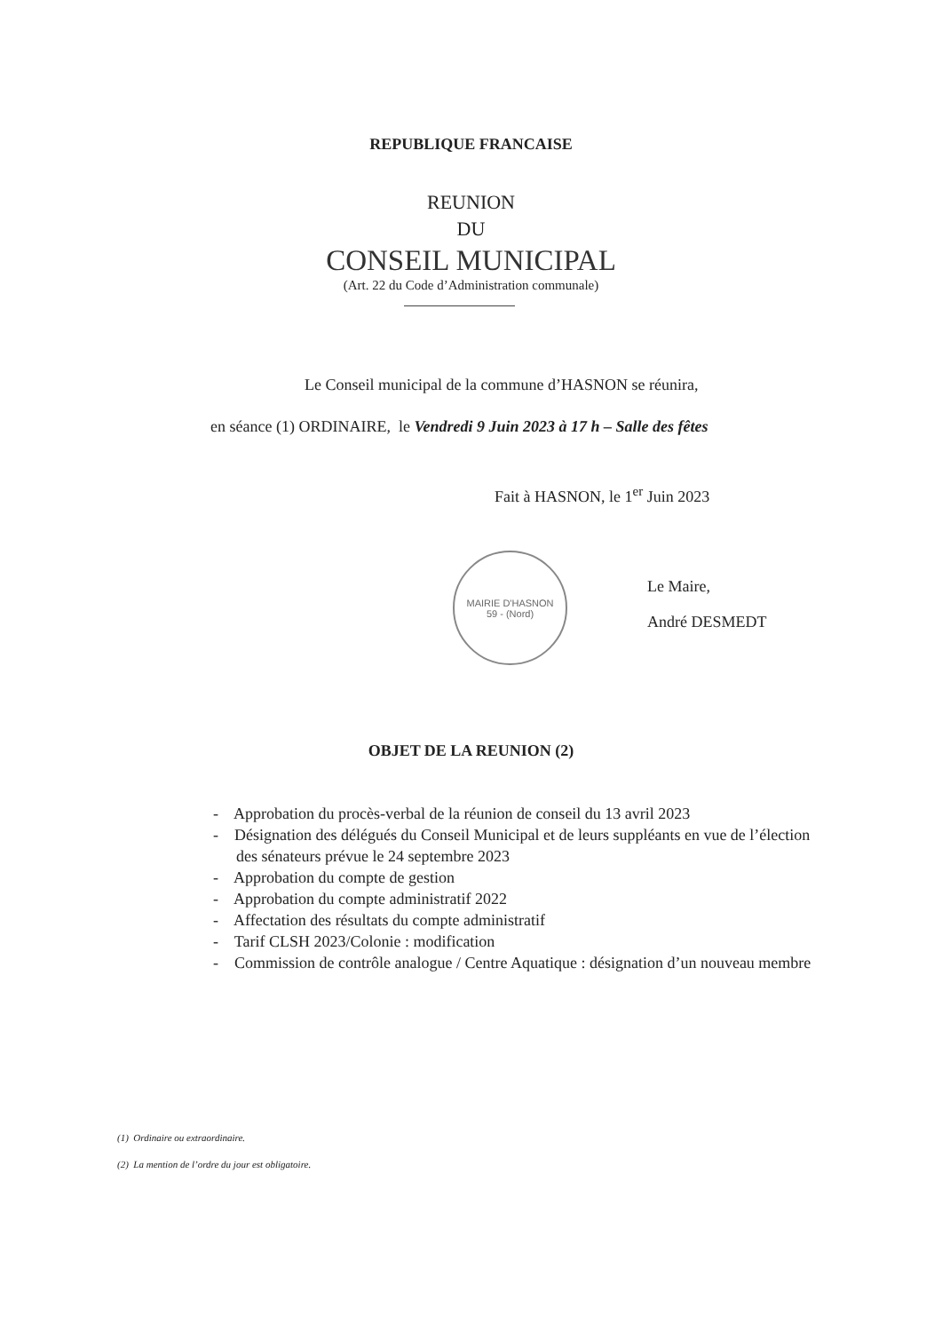REPUBLIQUE FRANCAISE
REUNION
DU
CONSEIL MUNICIPAL
(Art. 22 du Code d’Administration communale)
Le Conseil municipal de la commune d’HASNON se réunira,
en séance (1) ORDINAIRE, le Vendredi 9 Juin 2023 à 17 h – Salle des fêtes
Fait à HASNON, le 1<sup>er</sup> Juin 2023
MAIRIE D'HASNON
59 - (Nord)
Le Maire,
André DESMEDT
OBJET DE LA REUNION (2)
- Approbation du procès-verbal de la réunion de conseil du 13 avril 2023
- Désignation des délégués du Conseil Municipal et de leurs suppléants en vue de l’élection des sénateurs prévue le 24 septembre 2023
- Approbation du compte de gestion
- Approbation du compte administratif 2022
- Affectation des résultats du compte administratif
- Tarif CLSH 2023/Colonie : modification
- Commission de contrôle analogue / Centre Aquatique : désignation d’un nouveau membre
(1) Ordinaire ou extraordinaire.
(2) La mention de l’ordre du jour est obligatoire.